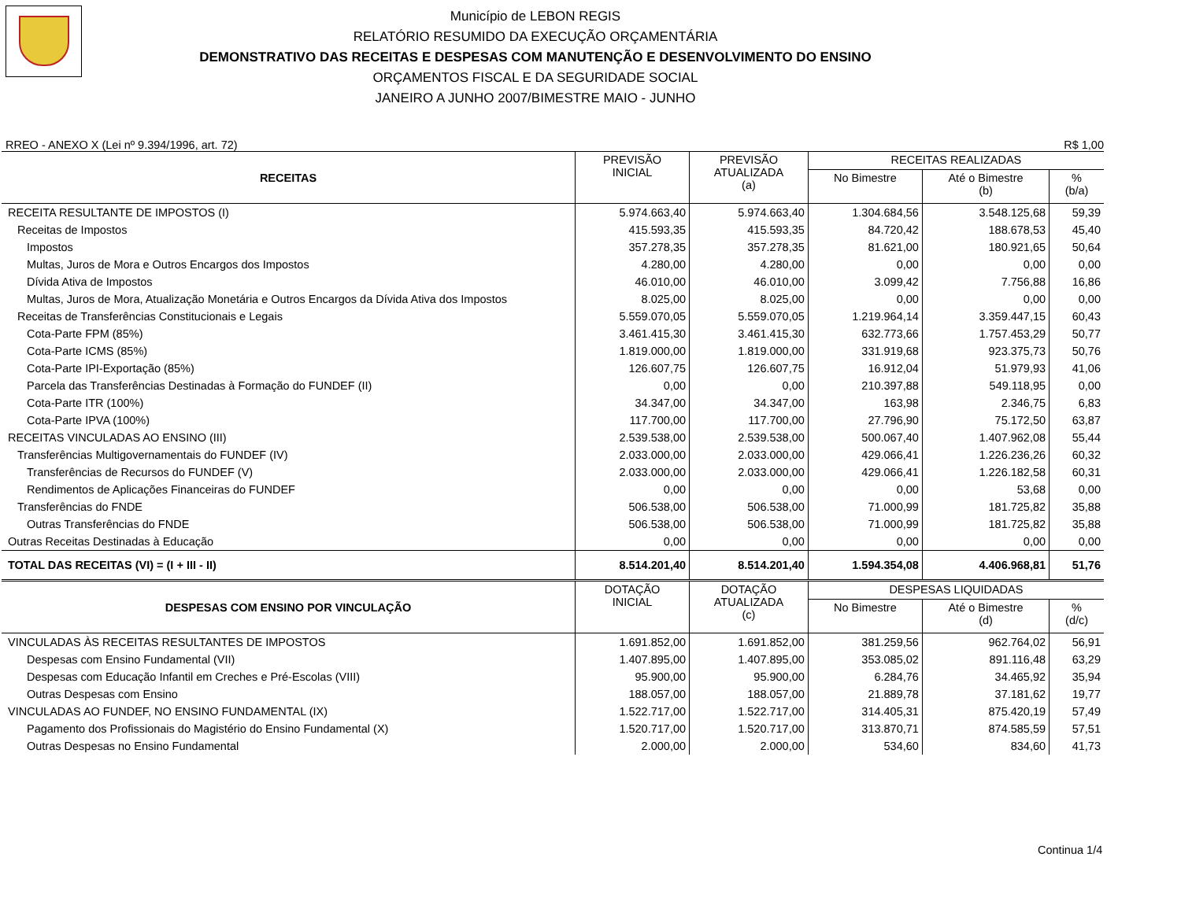Município de LEBON REGIS
RELATÓRIO RESUMIDO DA EXECUÇÃO ORÇAMENTÁRIA
DEMONSTRATIVO DAS RECEITAS E DESPESAS COM MANUTENÇÃO E DESENVOLVIMENTO DO ENSINO
ORÇAMENTOS FISCAL E DA SEGURIDADE SOCIAL
JANEIRO A JUNHO 2007/BIMESTRE MAIO - JUNHO
RREO - ANEXO X (Lei nº 9.394/1996, art. 72) R$ 1,00
| RECEITAS | PREVISÃO INICIAL | PREVISÃO ATUALIZADA (a) | RECEITAS REALIZADAS | | |
| --- | --- | --- | --- | --- | --- |
| | | | No Bimestre | Até o Bimestre (b) | % (b/a) |
| RECEITA RESULTANTE DE IMPOSTOS (I) | 5.974.663,40 | 5.974.663,40 | 1.304.684,56 | 3.548.125,68 | 59,39 |
| Receitas de Impostos | 415.593,35 | 415.593,35 | 84.720,42 | 188.678,53 | 45,40 |
| Impostos | 357.278,35 | 357.278,35 | 81.621,00 | 180.921,65 | 50,64 |
| Multas, Juros de Mora e Outros Encargos dos Impostos | 4.280,00 | 4.280,00 | 0,00 | 0,00 | 0,00 |
| Dívida Ativa de Impostos | 46.010,00 | 46.010,00 | 3.099,42 | 7.756,88 | 16,86 |
| Multas, Juros de Mora, Atualização Monetária e Outros Encargos da Dívida Ativa dos Impostos | 8.025,00 | 8.025,00 | 0,00 | 0,00 | 0,00 |
| Receitas de Transferências Constitucionais e Legais | 5.559.070,05 | 5.559.070,05 | 1.219.964,14 | 3.359.447,15 | 60,43 |
| Cota-Parte FPM (85%) | 3.461.415,30 | 3.461.415,30 | 632.773,66 | 1.757.453,29 | 50,77 |
| Cota-Parte ICMS (85%) | 1.819.000,00 | 1.819.000,00 | 331.919,68 | 923.375,73 | 50,76 |
| Cota-Parte IPI-Exportação (85%) | 126.607,75 | 126.607,75 | 16.912,04 | 51.979,93 | 41,06 |
| Parcela das Transferências Destinadas à Formação do FUNDEF (II) | 0,00 | 0,00 | 210.397,88 | 549.118,95 | 0,00 |
| Cota-Parte ITR (100%) | 34.347,00 | 34.347,00 | 163,98 | 2.346,75 | 6,83 |
| Cota-Parte IPVA (100%) | 117.700,00 | 117.700,00 | 27.796,90 | 75.172,50 | 63,87 |
| RECEITAS VINCULADAS AO ENSINO (III) | 2.539.538,00 | 2.539.538,00 | 500.067,40 | 1.407.962,08 | 55,44 |
| Transferências Multigovernamentais do FUNDEF (IV) | 2.033.000,00 | 2.033.000,00 | 429.066,41 | 1.226.236,26 | 60,32 |
| Transferências de Recursos do FUNDEF (V) | 2.033.000,00 | 2.033.000,00 | 429.066,41 | 1.226.182,58 | 60,31 |
| Rendimentos de Aplicações Financeiras do FUNDEF | 0,00 | 0,00 | 0,00 | 53,68 | 0,00 |
| Transferências do FNDE | 506.538,00 | 506.538,00 | 71.000,99 | 181.725,82 | 35,88 |
| Outras Transferências do FNDE | 506.538,00 | 506.538,00 | 71.000,99 | 181.725,82 | 35,88 |
| Outras Receitas Destinadas à Educação | 0,00 | 0,00 | 0,00 | 0,00 | 0,00 |
| TOTAL DAS RECEITAS (VI) = (I + III - II) | 8.514.201,40 | 8.514.201,40 | 1.594.354,08 | 4.406.968,81 | 51,76 |
| DESPESAS COM ENSINO POR VINCULAÇÃO | DOTAÇÃO INICIAL | DOTAÇÃO ATUALIZADA (c) | DESPESAS LIQUIDADAS | | |
| | | | No Bimestre | Até o Bimestre (d) | % (d/c) |
| VINCULADAS ÀS RECEITAS RESULTANTES DE IMPOSTOS | 1.691.852,00 | 1.691.852,00 | 381.259,56 | 962.764,02 | 56,91 |
| Despesas com Ensino Fundamental (VII) | 1.407.895,00 | 1.407.895,00 | 353.085,02 | 891.116,48 | 63,29 |
| Despesas com Educação Infantil em Creches e Pré-Escolas (VIII) | 95.900,00 | 95.900,00 | 6.284,76 | 34.465,92 | 35,94 |
| Outras Despesas com Ensino | 188.057,00 | 188.057,00 | 21.889,78 | 37.181,62 | 19,77 |
| VINCULADAS AO FUNDEF, NO ENSINO FUNDAMENTAL (IX) | 1.522.717,00 | 1.522.717,00 | 314.405,31 | 875.420,19 | 57,49 |
| Pagamento dos Profissionais do Magistério do Ensino Fundamental (X) | 1.520.717,00 | 1.520.717,00 | 313.870,71 | 874.585,59 | 57,51 |
| Outras Despesas no Ensino Fundamental | 2.000,00 | 2.000,00 | 534,60 | 834,60 | 41,73 |
Continua 1/4